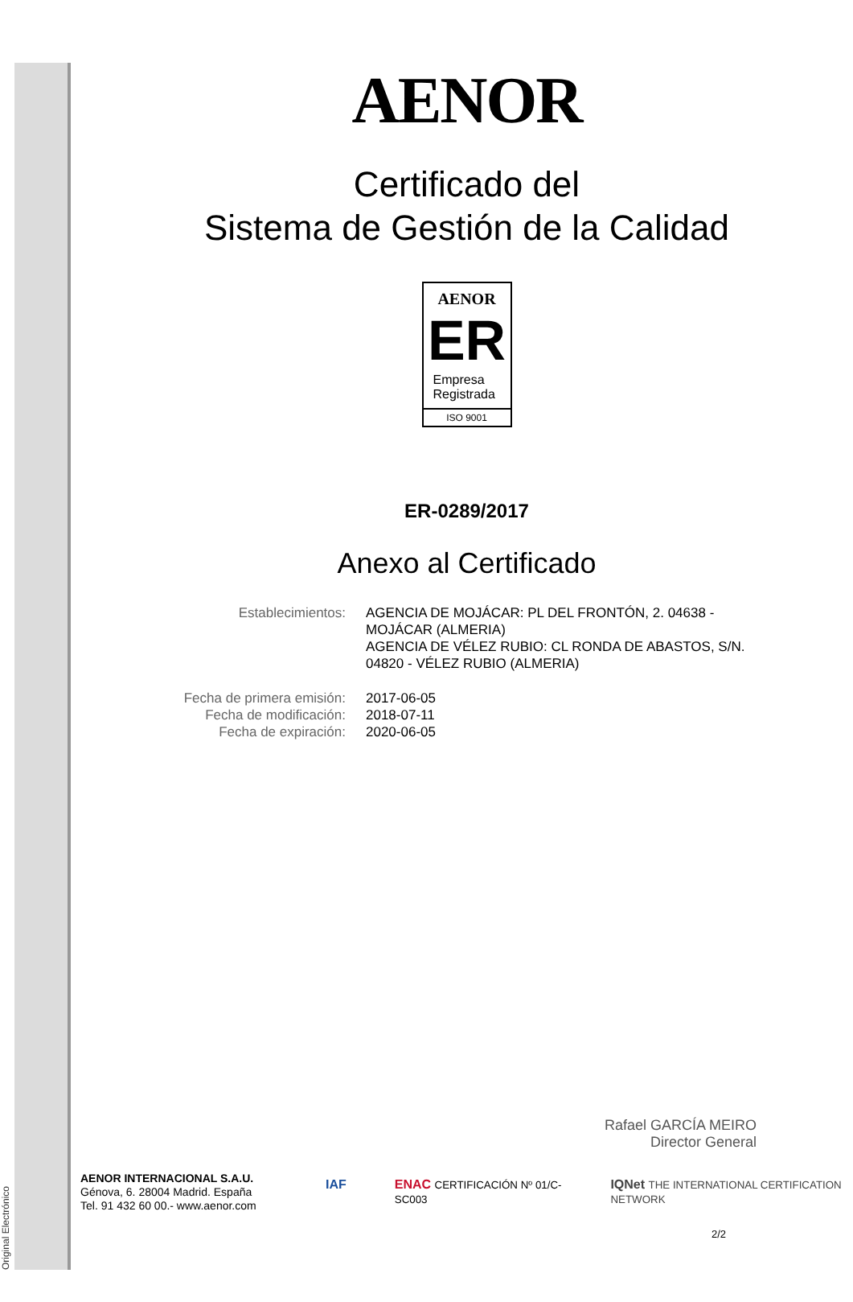Original Electrónico
AENOR
Certificado del
Sistema de Gestión de la Calidad
AENOR
ER
Empresa
Registrada
ISO 9001
ER-0289/2017
Anexo al Certificado
Establecimientos: AGENCIA DE MOJÁCAR: PL DEL FRONTÓN, 2. 04638 - MOJÁCAR (ALMERIA)
AGENCIA DE VÉLEZ RUBIO: CL RONDA DE ABASTOS, S/N. 04820 - VÉLEZ RUBIO (ALMERIA)
Fecha de primera emisión: 2017-06-05
Fecha de modificación: 2018-07-11
Fecha de expiración: 2020-06-05
Rafael GARCÍA MEIRO
Director General
AENOR INTERNACIONAL S.A.U.
Génova, 6. 28004 Madrid. España
Tel. 91 432 60 00.- www.aenor.com
IAF ENAC CERTIFICACIÓN Nº 01/C-SC003 IQNet THE INTERNATIONAL CERTIFICATION NETWORK
2/2